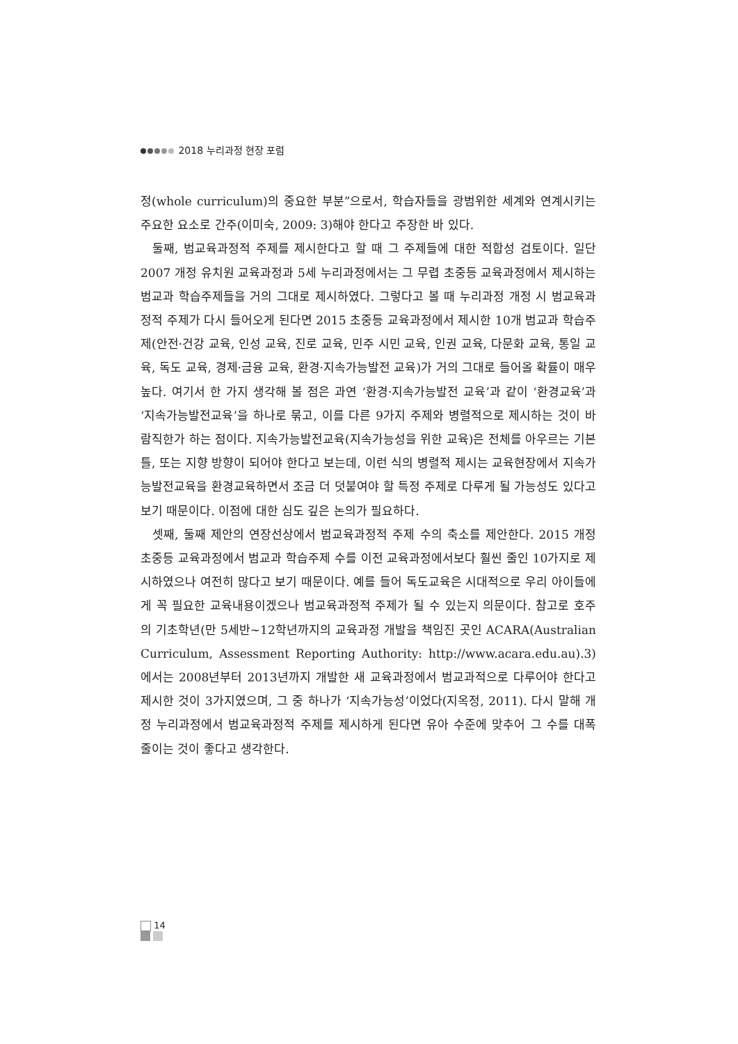2018 누리과정 현장 포럼
정(whole curriculum)의 중요한 부분”으로서, 학습자들을 광범위한 세계와 연계시키는 주요한 요소로 간주(이미숙, 2009: 3)해야 한다고 주장한 바 있다.
둘째, 범교육과정적 주제를 제시한다고 할 때 그 주제들에 대한 적합성 검토이다. 일단 2007 개정 유치원 교육과정과 5세 누리과정에서는 그 무렵 초중등 교육과정에서 제시하는 범교과 학습주제들을 거의 그대로 제시하였다. 그렇다고 볼 때 누리과정 개정 시 범교육과정적 주제가 다시 들어오게 된다면 2015 초중등 교육과정에서 제시한 10개 범교과 학습주제(안전·건강 교육, 인성 교육, 진로 교육, 민주 시민 교육, 인권 교육, 다문화 교육, 통일 교육, 독도 교육, 경제·금융 교육, 환경·지속가능발전 교육)가 거의 그대로 들어올 확률이 매우 높다. 여기서 한 가지 생각해 볼 점은 과연 ‘환경·지속가능발전 교육’과 같이 ‘환경교육’과 ‘지속가능발전교육’을 하나로 묶고, 이를 다른 9가지 주제와 병렬적으로 제시하는 것이 바람직한가 하는 점이다. 지속가능발전교육(지속가능성을 위한 교육)은 전체를 아우르는 기본 틀, 또는 지향 방향이 되어야 한다고 보는데, 이런 식의 병렬적 제시는 교육현장에서 지속가능발전교육을 환경교육하면서 조금 더 덧붙여야 할 특정 주제로 다루게 될 가능성도 있다고 보기 때문이다. 이점에 대한 심도 깊은 논의가 필요하다.
셋째, 둘째 제안의 연장선상에서 범교육과정적 주제 수의 축소를 제안한다. 2015 개정 초중등 교육과정에서 범교과 학습주제 수를 이전 교육과정에서보다 훨씬 줄인 10가지로 제시하였으나 여전히 많다고 보기 때문이다. 예를 들어 독도교육은 시대적으로 우리 아이들에게 꼭 필요한 교육내용이겠으나 범교육과정적 주제가 될 수 있는지 의문이다. 참고로 호주의 기초학년(만 5세반~12학년까지의 교육과정 개발을 책임진 곳인 ACARA(Australian Curriculum, Assessment Reporting Authority: http://www.acara.edu.au).3)에서는 2008년부터 2013년까지 개발한 새 교육과정에서 범교과적으로 다루어야 한다고 제시한 것이 3가지였으며, 그 중 하나가 ‘지속가능성’이었다(지옥정, 2011). 다시 말해 개정 누리과정에서 범교육과정적 주제를 제시하게 된다면 유아 수준에 맞추어 그 수를 대폭 줄이는 것이 좋다고 생각한다.
14